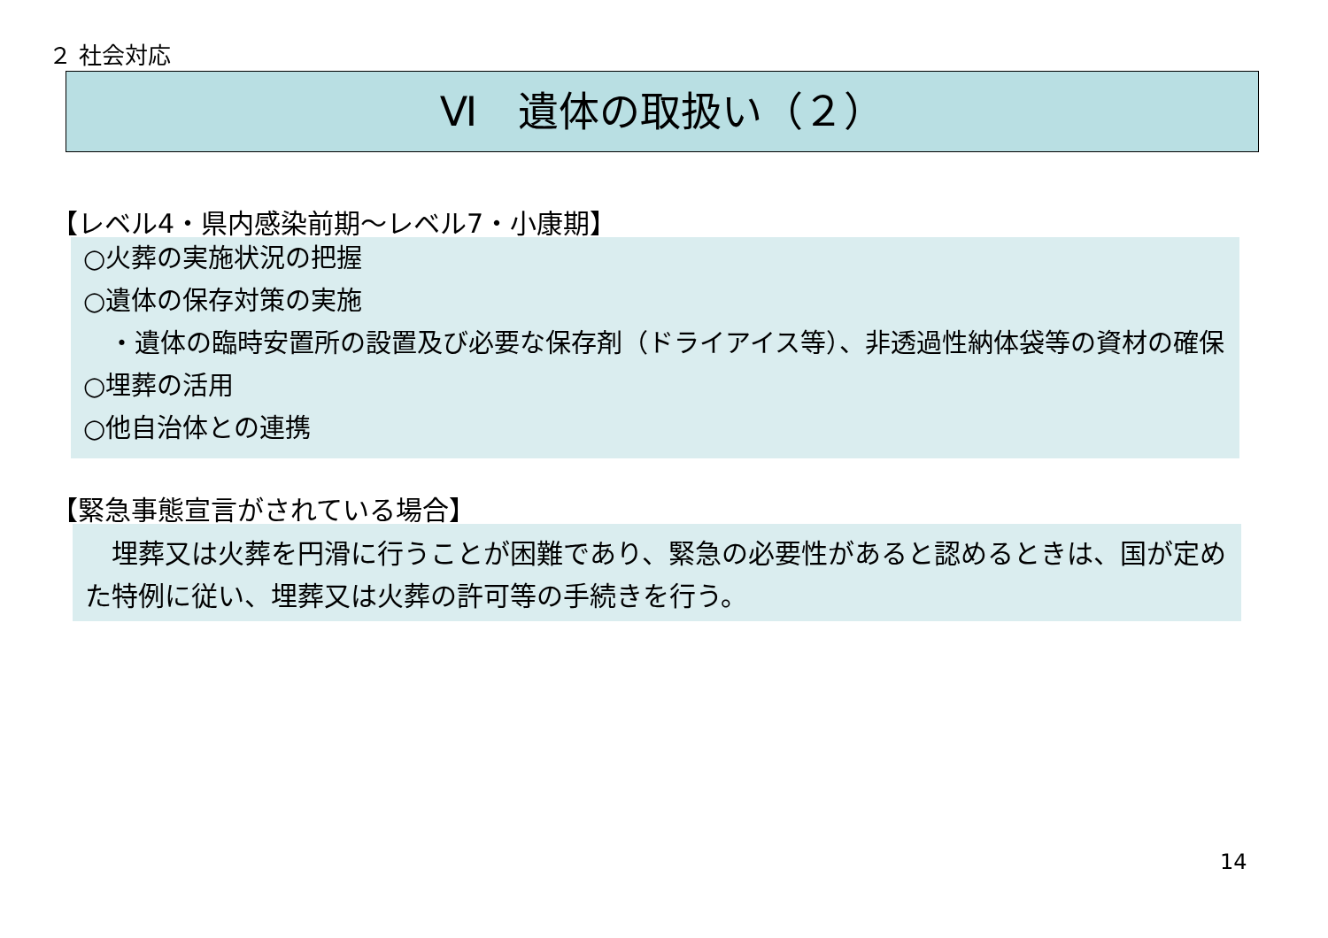２ 社会対応
Ⅵ　遺体の取扱い（２）
【レベル4・県内感染前期～レベル7・小康期】
○火葬の実施状況の把握
○遺体の保存対策の実施
　・遺体の臨時安置所の設置及び必要な保存剤（ドライアイス等）、非透過性納体袋等の資材の確保
○埋葬の活用
○他自治体との連携
【緊急事態宣言がされている場合】
　埋葬又は火葬を円滑に行うことが困難であり、緊急の必要性があると認めるときは、国が定めた特例に従い、埋葬又は火葬の許可等の手続きを行う。
14